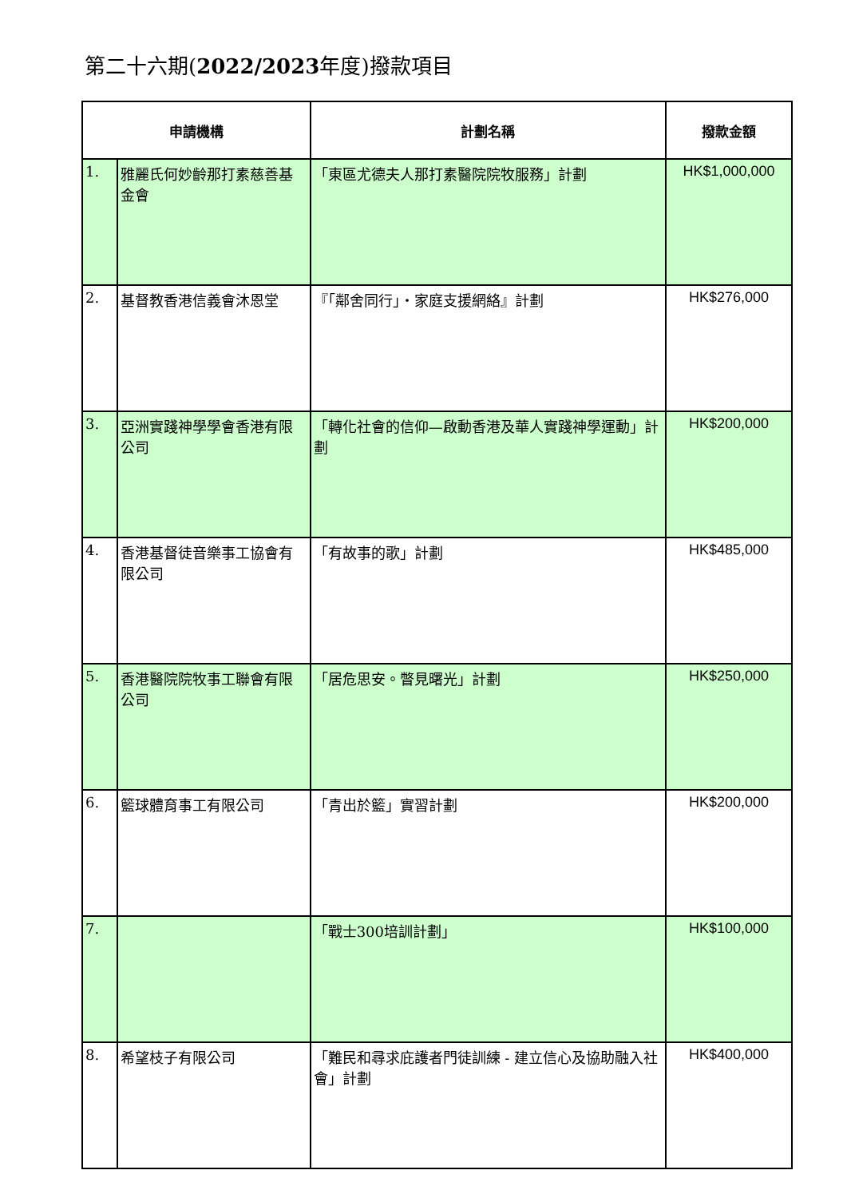第二十六期(2022/2023年度)撥款項目
| 申請機構 | | 計劃名稱 | 撥款金額 |
| --- | --- | --- | --- |
| 1. | 雅麗氏何妙齡那打素慈善基金會 | 「東區尤德夫人那打素醫院院牧服務」計劃 | HK$1,000,000 |
| 2. | 基督教香港信義會沐恩堂 | 『「鄰舍同行」‧家庭支援網絡』計劃 | HK$276,000 |
| 3. | 亞洲實踐神學學會香港有限公司 | 「轉化社會的信仰—啟動香港及華人實踐神學運動」計劃 | HK$200,000 |
| 4. | 香港基督徒音樂事工協會有限公司 | 「有故事的歌」計劃 | HK$485,000 |
| 5. | 香港醫院院牧事工聯會有限公司 | 「居危思安。瞥見曙光」計劃 | HK$250,000 |
| 6. | 籃球體育事工有限公司 | 「青出於籃」實習計劃 | HK$200,000 |
| 7. | | 「戰士300培訓計劃」 | HK$100,000 |
| 8. | 希望枝子有限公司 | 「難民和尋求庇護者門徒訓練 - 建立信心及協助融入社會」計劃 | HK$400,000 |